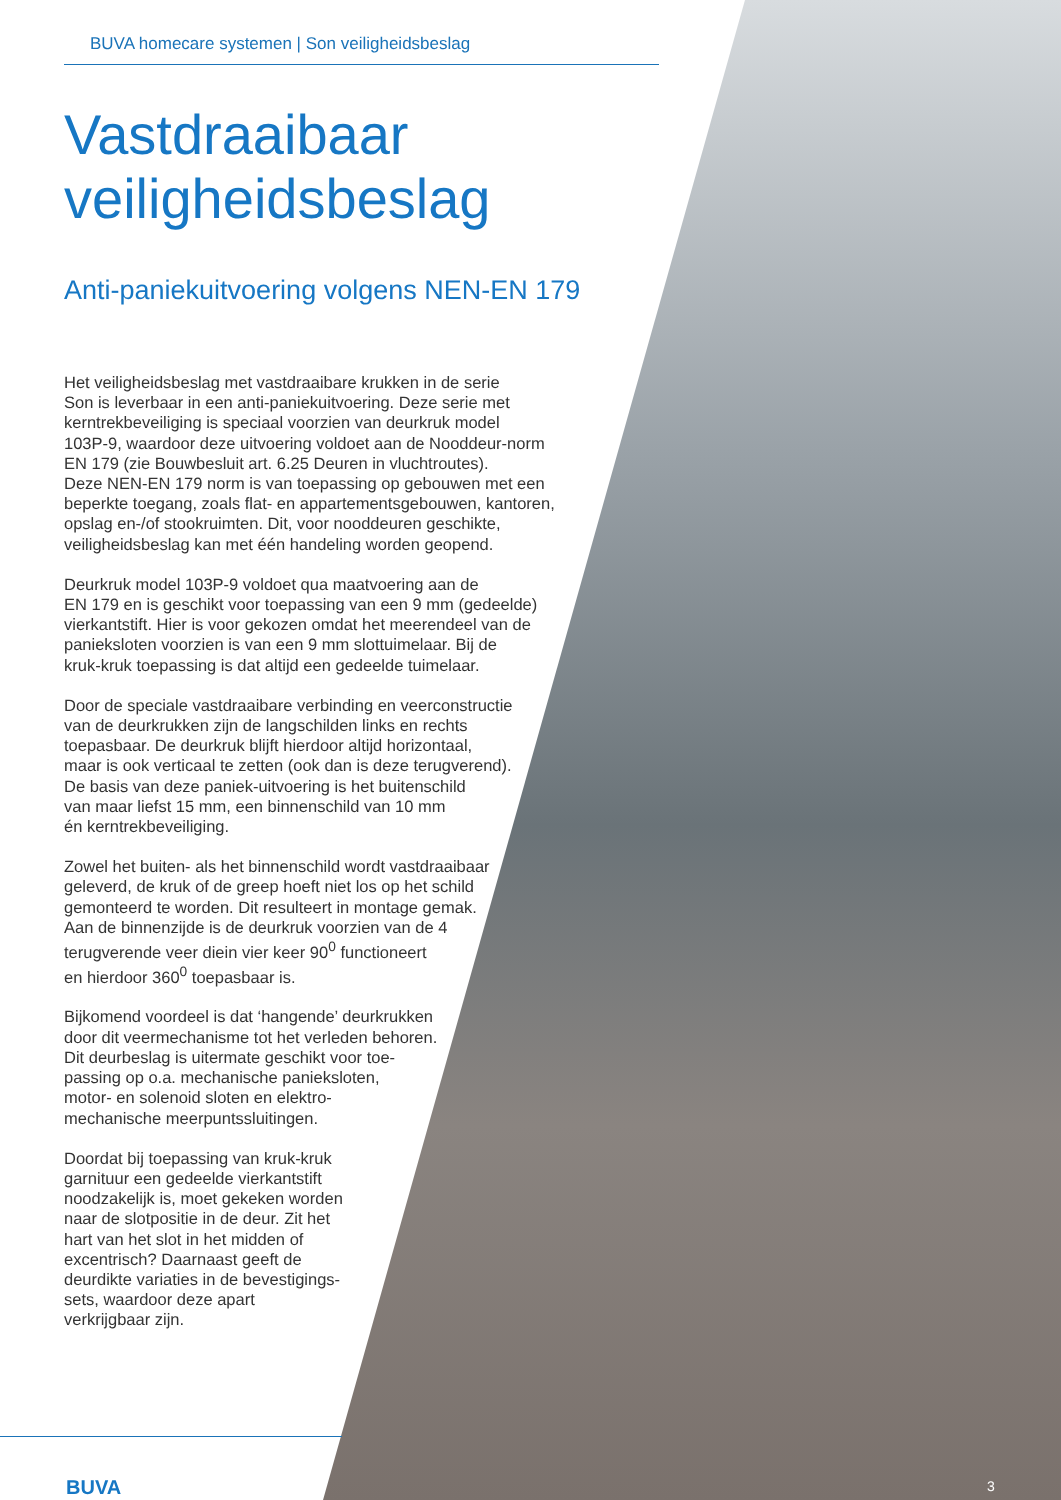BUVA homecare systemen | Son veiligheidsbeslag
Vastdraaibaar
veiligheidsbeslag
Anti-paniekuitvoering volgens NEN-EN 179
Het veiligheidsbeslag met vastdraaibare krukken in de serie
Son is leverbaar in een anti-paniekuitvoering. Deze serie met
kerntrekbeveiliging is speciaal voorzien van deurkruk model
103P-9, waardoor deze uitvoering voldoet aan de Nooddeur-norm
EN 179 (zie Bouwbesluit art. 6.25 Deuren in vluchtroutes).
Deze NEN-EN 179 norm is van toepassing op gebouwen met een
beperkte toegang, zoals flat- en appartementsgebouwen, kantoren,
opslag en-/of stookruimten. Dit, voor nooddeuren geschikte,
veiligheidsbeslag kan met één handeling worden geopend.
Deurkruk model 103P-9 voldoet qua maatvoering aan de
EN 179 en is geschikt voor toepassing van een 9 mm (gedeelde)
vierkantstift. Hier is voor gekozen omdat het meerendeel van de
paniek­sloten voorzien is van een 9 mm slottuimelaar. Bij de
kruk-kruk toepassing is dat altijd een gedeelde tuimelaar.
Door de speciale vastdraaibare verbinding en veerconstructie
van de deurkrukken zijn de langschilden links en rechts
toepasbaar. De deurkruk blijft hierdoor altijd horizontaal,
maar is ook verticaal te zetten (ook dan is deze terugverend).
De basis van deze paniek-uitvoering is het buitenschild
van maar liefst 15 mm, een binnenschild van 10 mm
én kerntrekbeveiliging.
Zowel het buiten- als het binnenschild wordt vastdraaibaar
geleverd, de kruk of de greep hoeft niet los op het schild
gemonteerd te worden. Dit resulteert in montage gemak.
Aan de binnenzijde is de deurkruk voorzien van de 4
terugverende veer diein vier keer 90<sup>0</sup> functioneert
en hierdoor 360<sup>0</sup> toepasbaar is.
Bijkomend voordeel is dat ‘hangende’ deurkrukken
door dit veermechanisme tot het verleden behoren.
Dit deurbeslag is uitermate geschikt voor toe-
passing op o.a. mechanische paniek­sloten,
motor- en solenoid sloten en elektro-
mechanische meerpuntssluitingen.
Doordat bij toepassing van kruk-kruk
garnituur een gedeelde vierkantstift
noodzakelijk is, moet gekeken worden
naar de slotpositie in de deur. Zit het
hart van het slot in het midden of
excentrisch? Daarnaast geeft de
deurdikte variaties in de bevestigings-
sets, waardoor deze apart
verkrijgbaar zijn.
BUVA 3